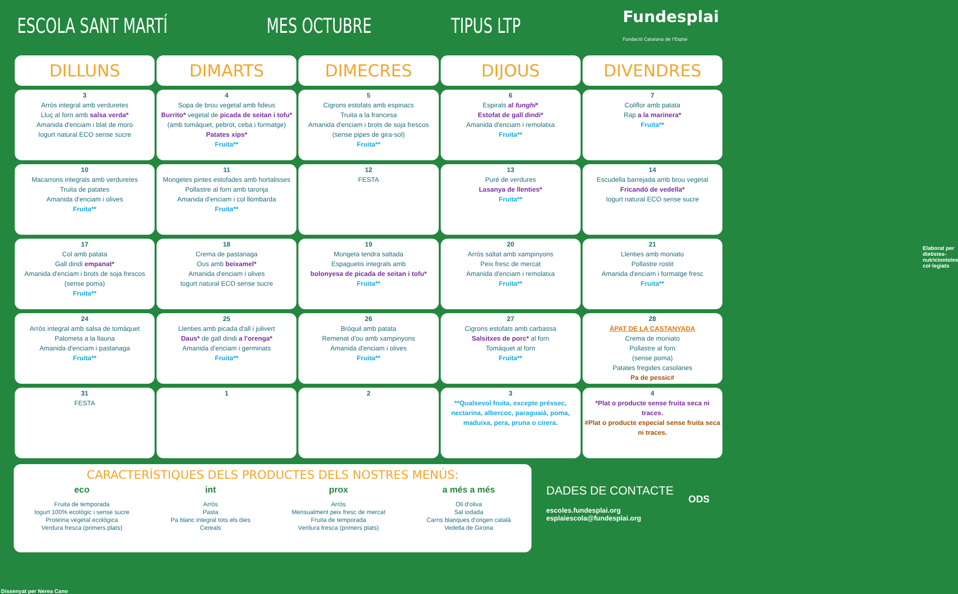ESCOLA SANT MARTÍ MES OCTUBRE TIPUS LTP Fundesplai
Fundació Catalana de l'Esplai
| DILLUNS | DIMARTS | DIMECRES | DIJOUS | DIVENDRES |
| --- | --- | --- | --- | --- |
| 3 Arròs integral amb verduretes Lluç al forn amb salsa verda* Amanida d'enciam i blat de moro Iogurt natural ECO sense sucre | 4 Sopa de brou vegetal amb fideus Burrito* vegetal de picada de seitan i tofu* (amb tomàquet, pebrot, ceba i formatge) Patates xips* Fruita** | 5 Cigrons estofats amb espinacs Truita a la francesa Amanida d'enciam i brots de soja frescos (sense pipes de gira-sol) Fruita** | 6 Espirals al funghi * Estofat de gall dindi* Amanida d'enciam i remolatxa Fruita** | 7 Coliflor amb patata Rap a la marinera* Fruita** |
| 10 Macarrons integrals amb verduretes Truita de patates Amanida d'enciam i olives Fruita** | 11 Mongetes pintes estofades amb hortalisses Pollastre al forn amb taronja Amanida d'enciam i col llombarda Fruita** | 12 FESTA | 13 Puré de verdures Lasanya de llenties* Fruita** | 14 Escudella barrejada amb brou vegetal Fricandó de vedella* Iogurt natural ECO sense sucre |
| 17 Col amb patata Gall dindi empanat* Amanida d'enciam i brots de soja frescos (sense poma) Fruita** | 18 Crema de pastanaga Ous amb beixamel* Amanida d'enciam i olives Iogurt natural ECO sense sucre | 19 Mongeta tendra saltada Espaguetis integrals amb bolonyesa de picada de seitan i tofu* Fruita** | 20 Arròs saltat amb xampinyons Peix fresc de mercat Amanida d'enciam i remolatxa Fruita** | 21 Llenties amb moniato Pollastre rostit Amanida d'enciam i formatge fresc Fruita** |
| 24 Arròs integral amb salsa de tomàquet Palometa a la llauna Amanida d'enciam i pastanaga Fruita** | 25 Llenties amb picada d'all i julivert Daus* de gall dindi a l'orenga* Amanida d'enciam i germinats Fruita** | 26 Bròquil amb patata Remenat d'ou amb xampinyons Amanida d'enciam i olives Fruita** | 27 Cigrons estofats amb carbassa Salsitxes de porc* al forn Tomàquet al forn Fruita** | 28 ÀPAT DE LA CASTANYADA Crema de moniato Pollastre al forn (sense poma) Patates fregides casolanes Pa de pessic# |
| 31 FESTA | 1 | 2 | 3 **Qualsevol fruita, excepte préssec, nectarina, albercoc, paraguaià, poma, maduixa, pera, pruna o cirera. | 4 *Plat o producte sense fruita seca ni traces. #Plat o producte especial sense fruita seca ni traces. |
CARACTERÍSTIQUES DELS PRODUCTES DELS NOSTRES MENÚS:
eco
Fruita de temporada
Iogurt 100% ecològic i sense sucre
Proteïna vegetal ecològica
Verdura fresca (primers plats)
int
Arròs
Pasta
Pa blanc integral tots els dies
Cereals
prox
Arròs
Mensualment peix fresc de mercat
Fruita de temporada
Verdura fresca (primers plats)
a més a més
Oli d'oliva
Sal iodada
Carns blanques d'origen català
Vedella de Girona
DADES DE CONTACTE
escoles.fundesplai.org
esplaiescola@fundesplai.org
ODS
Dissenyat per Nerea Cano
Elaborat per dietistes-nutricionistes col·legiats